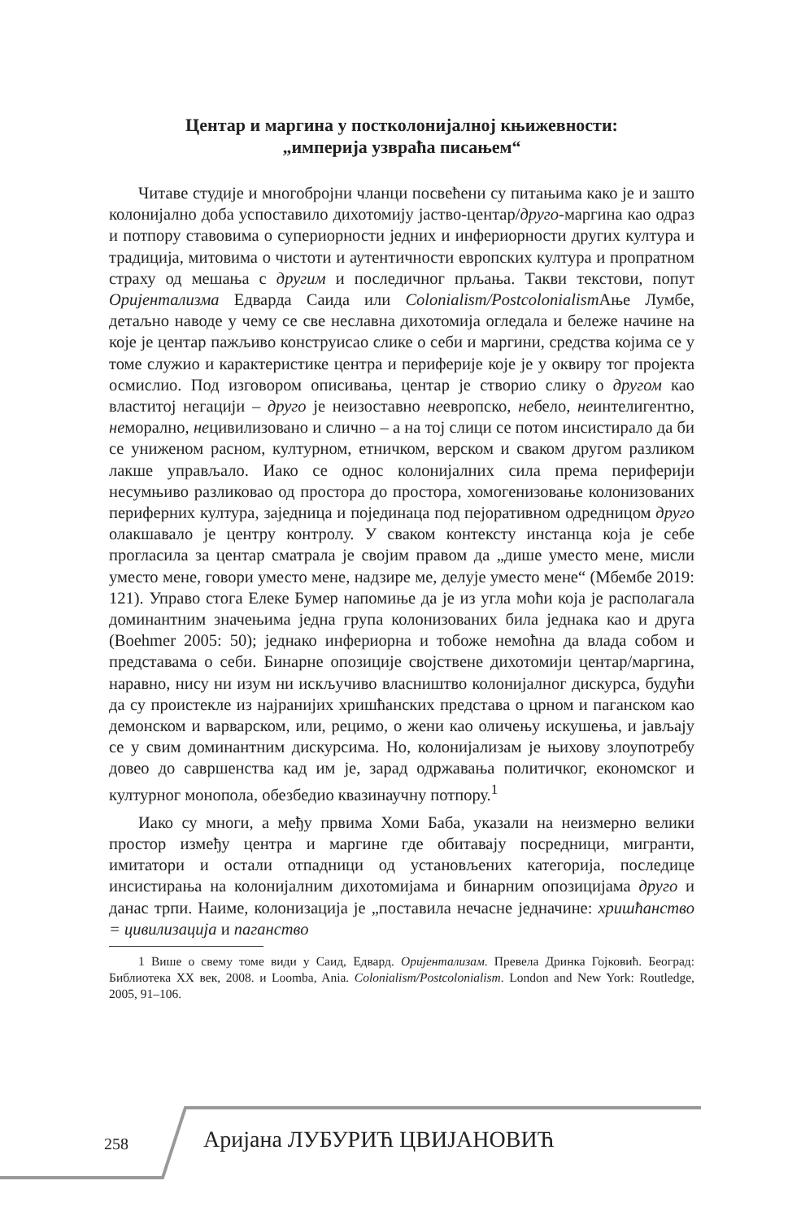Центар и маргина у постколонијалној књижевности:
„империја узвраћа писањем“
Читаве студије и многобројни чланци посвећени су питањима како је и зашто колонијално доба успоставило дихотомију јаство-центар/друго-маргина као одраз и потпору ставовима о супериорности једних и инфериорности других култура и традиција, митовима о чистоти и аутентичности европских култура и пропратном страху од мешања с другим и последичног прљања. Такви текстови, попут Оријентализма Едварда Саида или Colonialism/Postcolonialism Ање Лумбе, детаљно наводе у чему се све неславна дихотомија огледала и бележе начине на које је центар пажљиво конструисао слике о себи и маргини, средства којима се у томе служио и карактеристике центра и периферије које је у оквиру тог пројекта осмислио. Под изговором описивања, центар је створио слику о другом као властитој негацији – друго је неизоставно неевропско, небело, неинтелигентно, неморално, нецивилизовано и слично – а на тој слици се потом инсистирало да би се униженом расном, културном, етничком, верском и сваком другом разликом лакше управљало. Иако се однос колонијалних сила према периферији несумњиво разликовао од простора до простора, хомогенизовање колонизованих периферних култура, заједница и појединаца под пејоративном одредницом друго олакшавало је центру контролу. У сваком контексту инстанца која је себе прогласила за центар сматрала је својим правом да „дише уместо мене, мисли уместо мене, говори уместо мене, надзире ме, делује уместо мене“ (Мбембе 2019: 121). Управо стога Елеке Бумер напомиње да је из угла моћи која је располагала доминантним значењима једна група колонизованих била једнака као и друга (Boehmer 2005: 50); једнако инфериорна и тобоже немоћна да влада собом и представама о себи. Бинарне опозиције својствене дихотомији центар/маргина, наравно, нису ни изум ни искључиво власништво колонијалног дискурса, будући да су проистекле из најранијих хришћанских представа о црном и паганском као демонском и варварском, или, рецимо, о жени као оличењу искушења, и јављају се у свим доминантним дискурсима. Но, колонијализам је њихову злоупотребу довео до савршенства кад им је, зарад одржавања политичког, економског и културног монопола, обезбедио квазинаучну потпору.<sup>1</sup>
Иако су многи, а међу првима Хоми Баба, указали на неизмерно велики простор између центра и маргине где обитавају посредници, мигранти, имитатори и остали отпадници од установљених категорија, последице инсистирања на колонијалним дихотомијама и бинарним опозицијама друго и данас трпи. Наиме, колонизација је „поставила нечасне једначине: хришћанство = цивилизација и паганство
1 Више о свему томе види у Саид, Едвард. Оријентализам. Превела Дринка Гојковић. Београд: Библиотека XX век, 2008. и Loomba, Ania. Colonialism/Postcolonialism. London and New York: Routledge, 2005, 91–106.
258 Аријана ЛУБУРИЋ ЦВИЈАНОВИЋ